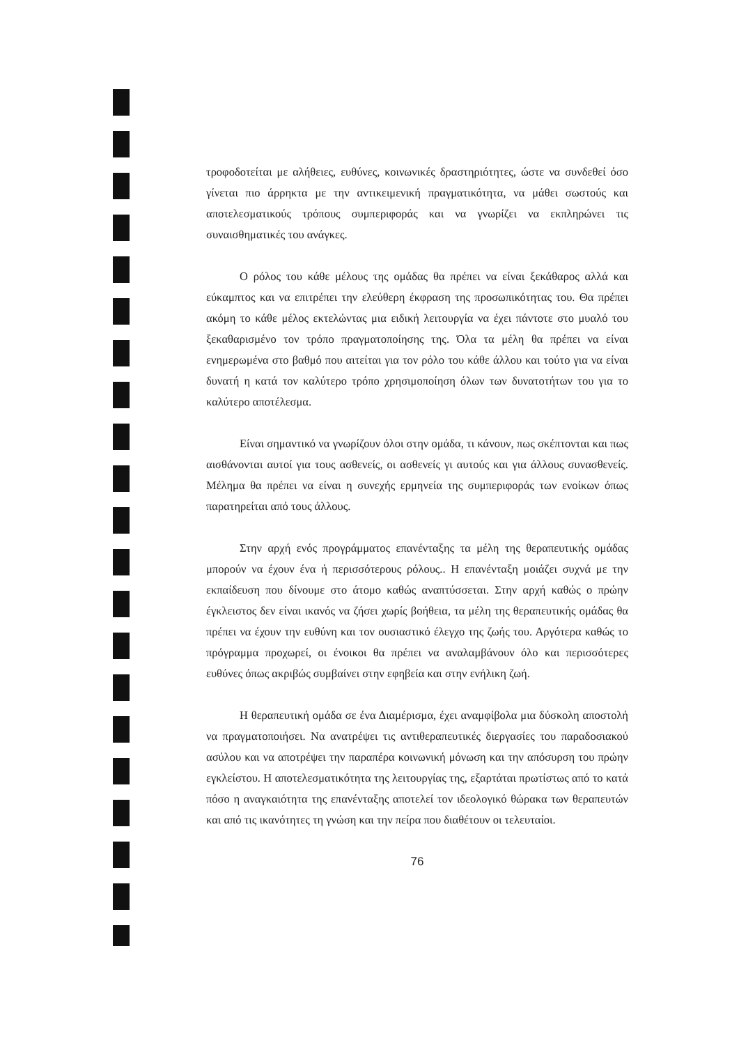τροφοδοτείται με αλήθειες, ευθύνες, κοινωνικές δραστηριότητες, ώστε να συνδεθεί όσο γίνεται πιο άρρηκτα με την αντικειμενική πραγματικότητα, να μάθει σωστούς και αποτελεσματικούς τρόπους συμπεριφοράς και να γνωρίζει να εκπληρώνει τις συναισθηματικές του ανάγκες.
Ο ρόλος του κάθε μέλους της ομάδας θα πρέπει να είναι ξεκάθαρος αλλά και εύκαμπτος και να επιτρέπει την ελεύθερη έκφραση της προσωπικότητας του. Θα πρέπει ακόμη το κάθε μέλος εκτελώντας μια ειδική λειτουργία να έχει πάντοτε στο μυαλό του ξεκαθαρισμένο τον τρόπο πραγματοποίησης της. Όλα τα μέλη θα πρέπει να είναι ενημερωμένα στο βαθμό που αιτείται για τον ρόλο του κάθε άλλου και τούτο για να είναι δυνατή η κατά τον καλύτερο τρόπο χρησιμοποίηση όλων των δυνατοτήτων του για το καλύτερο αποτέλεσμα.
Είναι σημαντικό να γνωρίζουν όλοι στην ομάδα, τι κάνουν, πως σκέπτονται και πως αισθάνονται αυτοί για τους ασθενείς, οι ασθενείς γι αυτούς και για άλλους συνασθενείς. Μέλημα θα πρέπει να είναι η συνεχής ερμηνεία της συμπεριφοράς των ενοίκων όπως παρατηρείται από τους άλλους.
Στην αρχή ενός προγράμματος επανένταξης τα μέλη της θεραπευτικής ομάδας μπορούν να έχουν ένα ή περισσότερους ρόλους.. Η επανένταξη μοιάζει συχνά με την εκπαίδευση που δίνουμε στο άτομο καθώς αναπτύσσεται. Στην αρχή καθώς ο πρώην έγκλειστος δεν είναι ικανός να ζήσει χωρίς βοήθεια, τα μέλη της θεραπευτικής ομάδας θα πρέπει να έχουν την ευθύνη και τον ουσιαστικό έλεγχο της ζωής του. Αργότερα καθώς το πρόγραμμα προχωρεί, οι ένοικοι θα πρέπει να αναλαμβάνουν όλο και περισσότερες ευθύνες όπως ακριβώς συμβαίνει στην εφηβεία και στην ενήλικη ζωή.
Η θεραπευτική ομάδα σε ένα Διαμέρισμα, έχει αναμφίβολα μια δύσκολη αποστολή να πραγματοποιήσει. Να ανατρέψει τις αντιθεραπευτικές διεργασίες του παραδοσιακού ασύλου και να αποτρέψει την παραπέρα κοινωνική μόνωση και την απόσυρση του πρώην εγκλείστου. Η αποτελεσματικότητα της λειτουργίας της, εξαρτάται πρωτίστως από το κατά πόσο η αναγκαιότητα της επανένταξης αποτελεί τον ιδεολογικό θώρακα των θεραπευτών και από τις ικανότητες τη γνώση και την πείρα που διαθέτουν οι τελευταίοι.
76